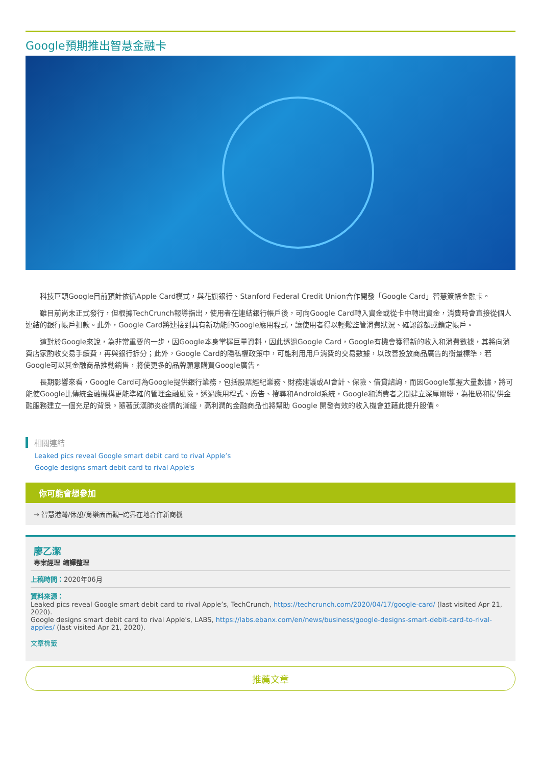Google預期推出智慧金融卡
科技巨頭Google目前預計依循Apple Card模式，與花旗銀行、Stanford Federal Credit Union合作開發「Google Card」智慧簽帳金融卡。
雖目前尚未正式發行，但根據TechCrunch報導指出，使用者在連結銀行帳戶後，可向Google Card轉入資金或從卡中轉出資金，消費時會直接從個人連結的銀行帳戶扣款。此外，Google Card將連接到具有新功能的Google應用程式，讓使用者得以輕鬆監管消費狀況、確認餘額或鎖定帳戶。
這對於Google來說，為非常重要的一步，因Google本身掌握巨量資料，因此透過Google Card，Google有機會獲得新的收入和消費數據，其將向消費店家酌收交易手續費，再與銀行拆分；此外，Google Card的隱私權政策中，可能利用用戶消費的交易數據，以改善投放商品廣告的衡量標準，若Google可以其金融商品推動銷售，將使更多的品牌願意購買Google廣告。
長期影響來看，Google Card可為Google提供銀行業務，包括股票經紀業務、財務建議或AI會計、保險、借貸諮詢，而因Google掌握大量數據，將可能使Google比傳統金融機構更能準確的管理金融風險，透過應用程式、廣告、搜尋和Android系統，Google和消費者之間建立深厚關聯，為推廣和提供金融服務建立一個充足的背景。隨著武漢肺炎疫情的漸緩，高利潤的金融商品也將幫助 Google 開發有效的收入機會並藉此提升股價。
相關連結
Leaked pics reveal Google smart debit card to rival Apple’s
Google designs smart debit card to rival Apple's
你可能會想參加
→ 智慧港灣/休憩/育樂面面觀─跨界在地合作新商機
廖乙潔
專案經理 编譯整理
上稿時間：2020年06月
資料來源：
Leaked pics reveal Google smart debit card to rival Apple’s, TechCrunch, https://techcrunch.com/2020/04/17/google-card/ (last visited Apr 21, 2020).
Google designs smart debit card to rival Apple's, LABS, https://labs.ebanx.com/en/news/business/google-designs-smart-debit-card-to-rival-apples/ (last visited Apr 21, 2020).
文章標籤
推薦文章